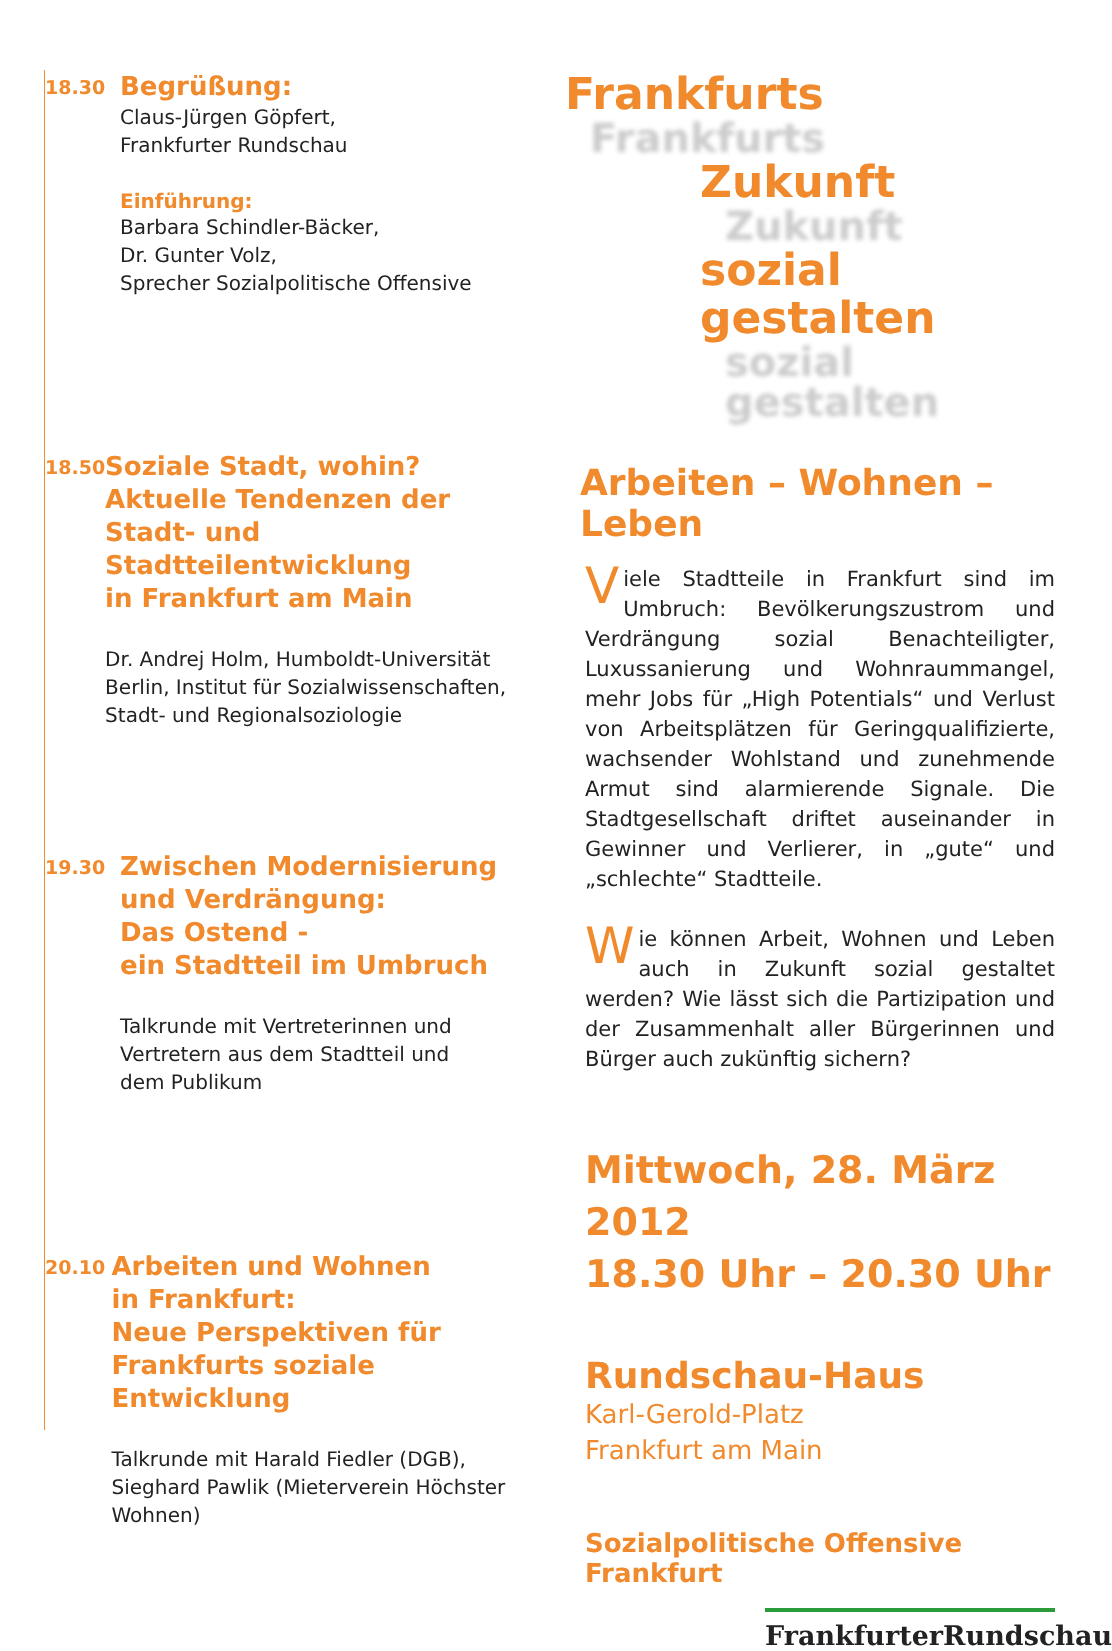18.30
Begrüßung:
Claus-Jürgen Göpfert,
Frankfurter Rundschau
Einführung:
Barbara Schindler-Bäcker,
Dr. Gunter Volz,
Sprecher Sozialpolitische Offensive
18.50
Soziale Stadt, wohin?
Aktuelle Tendenzen der Stadt- und Stadtteilentwicklung
in Frankfurt am Main
Dr. Andrej Holm, Humboldt-Universität Berlin, Institut für Sozialwissenschaften, Stadt- und Regionalsoziologie
19.30
Zwischen Modernisierung
und Verdrängung:
Das Ostend -
ein Stadtteil im Umbruch
Talkrunde mit Vertreterinnen und
Vertretern aus dem Stadtteil und
dem Publikum
20.10
Arbeiten und Wohnen
in Frankfurt:
Neue Perspektiven für
Frankfurts soziale Entwicklung
Talkrunde mit Harald Fiedler (DGB),
Sieghard Pawlik (Mieterverein Höchster Wohnen)
Frankfurts
Frankfurts
Zukunft
Zukunft
sozial gestalten
sozial gestalten
Arbeiten – Wohnen – Leben
Viele Stadtteile in Frankfurt sind im Umbruch: Bevölkerungszustrom und Verdrängung sozial Benachteiligter, Luxussanierung und Wohnraummangel, mehr Jobs für „High Potentials“ und Verlust von Arbeitsplätzen für Geringqualifizierte, wachsender Wohlstand und zunehmende Armut sind alarmierende Signale. Die Stadtgesellschaft driftet auseinander in Gewinner und Verlierer, in „gute“ und „schlechte“ Stadtteile.
Wie können Arbeit, Wohnen und Leben auch in Zukunft sozial gestaltet werden? Wie lässt sich die Partizipation und der Zusammenhalt aller Bürgerinnen und Bürger auch zukünftig sichern?
Mittwoch, 28. März 2012
18.30 Uhr – 20.30 Uhr
Rundschau-Haus
Karl-Gerold-Platz
Frankfurt am Main
Sozialpolitische Offensive Frankfurt
FrankfurterRundschau